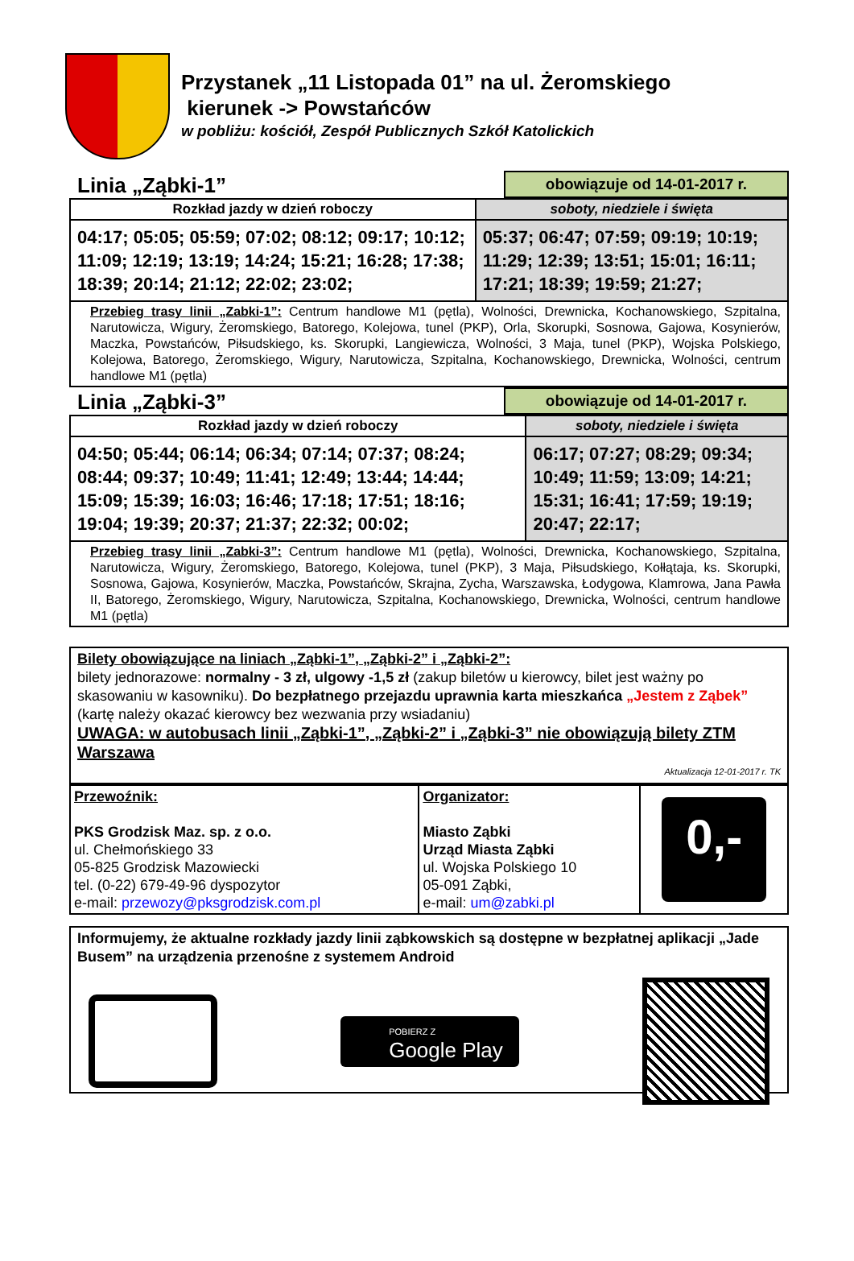Przystanek „11 Listopada 01” na ul. Żeromskiego
kierunek -> Powstańców
w pobliżu: kościół, Zespół Publicznych Szkół Katolickich
Linia „Ząbki-1”
obowiązuje od 14-01-2017 r.
| Rozkład jazdy w dzień roboczy | soboty, niedziele i święta |
| --- | --- |
| 04:17; 05:05; 05:59; 07:02; 08:12; 09:17; 10:12; 11:09; 12:19; 13:19; 14:24; 15:21; 16:28; 17:38; 18:39; 20:14; 21:12; 22:02; 23:02; | 05:37; 06:47; 07:59; 09:19; 10:19; 11:29; 12:39; 13:51; 15:01; 16:11; 17:21; 18:39; 19:59; 21:27; |
| Przebieg trasy linii „Zabki-1”: Centrum handlowe M1 (pętla), Wolności, Drewnicka, Kochanowskiego, Szpitalna, Narutowicza, Wigury, Żeromskiego, Batorego, Kolejowa, tunel (PKP), Orla, Skorupki, Sosnowa, Gajowa, Kosynierów, Maczka, Powstańców, Piłsudskiego, ks. Skorupki, Langiewicza, Wolności, 3 Maja, tunel (PKP), Wojska Polskiego, Kolejowa, Batorego, Żeromskiego, Wigury, Narutowicza, Szpitalna, Kochanowskiego, Drewnicka, Wolności, centrum handlowe M1 (pętla) | |
Linia „Ząbki-3”
obowiązuje od 14-01-2017 r.
| Rozkład jazdy w dzień roboczy | soboty, niedziele i święta |
| --- | --- |
| 04:50; 05:44; 06:14; 06:34; 07:14; 07:37; 08:24; 08:44; 09:37; 10:49; 11:41; 12:49; 13:44; 14:44; 15:09; 15:39; 16:03; 16:46; 17:18; 17:51; 18:16; 19:04; 19:39; 20:37; 21:37; 22:32; 00:02; | 06:17; 07:27; 08:29; 09:34; 10:49; 11:59; 13:09; 14:21; 15:31; 16:41; 17:59; 19:19; 20:47; 22:17; |
| Przebieg trasy linii „Zabki-3”: Centrum handlowe M1 (pętla), Wolności, Drewnicka, Kochanowskiego, Szpitalna, Narutowicza, Wigury, Żeromskiego, Batorego, Kolejowa, tunel (PKP), 3 Maja, Piłsudskiego, Kołłątaja, ks. Skorupki, Sosnowa, Gajowa, Kosynierów, Maczka, Powstańców, Skrajna, Zycha, Warszawska, Łodygowa, Klamrowa, Jana Pawła II, Batorego, Żeromskiego, Wigury, Narutowicza, Szpitalna, Kochanowskiego, Drewnicka, Wolności, centrum handlowe M1 (pętla) | |
Bilety obowiązujące na liniach „Ząbki-1”, „Ząbki-2” i „Ząbki-2”:
bilety jednorazowe: normalny - 3 zł, ulgowy -1,5 zł (zakup biletów u kierowcy, bilet jest ważny po skasowaniu w kasowniku). Do bezpłatnego przejazdu uprawnia karta mieszkańca „Jestem z Ząbek” (kartę należy okazać kierowcy bez wezwania przy wsiadaniu)
UWAGA: w autobusach linii „Ząbki-1”, „Ząbki-2” i „Ząbki-3” nie obowiązują bilety ZTM Warszawa
Aktualizacja 12-01-2017 r. TK
| Przewoźnik: PKS Grodzisk Maz. sp. z o.o. ul. Chełmońskiego 33 05-825 Grodzisk Mazowiecki tel. (0-22) 679-49-96 dyspozytor e-mail: przewozy@pksgrodzisk.com.pl | Organizator: Miasto Ząbki Urząd Miasta Ząbki ul. Wojska Polskiego 10 05-091 Ząbki, e-mail: um@zabki.pl | 0,- |
Informujemy, że aktualne rozkłady jazdy linii ząbkowskich są dostępne w bezpłatnej aplikacji „Jade Busem” na urządzenia przenośne z systemem Android
POBIERZ Z
Google Play